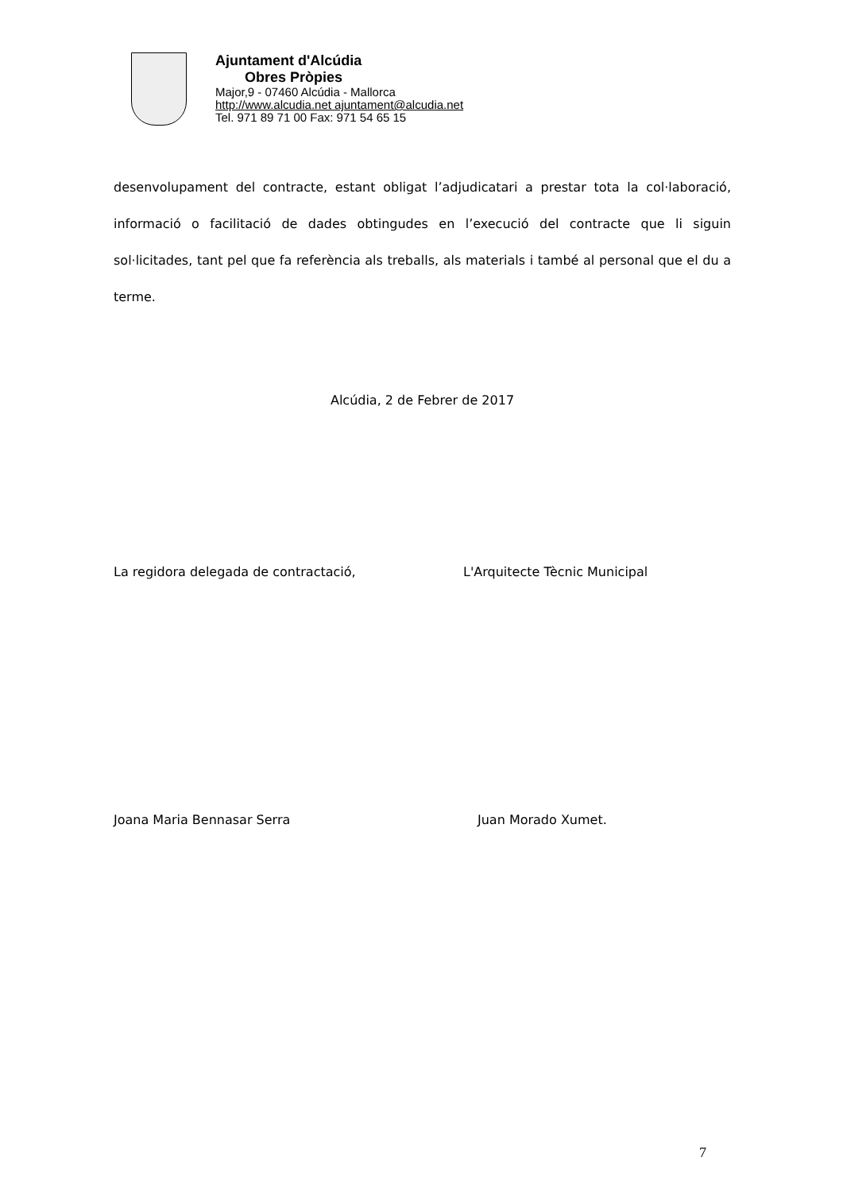Ajuntament d'Alcúdia
Obres Pròpies
Major,9 - 07460 Alcúdia - Mallorca
http://www.alcudia.net ajuntament@alcudia.net
Tel. 971 89 71 00 Fax: 971 54 65 15
desenvolupament del contracte, estant obligat l’adjudicatari a prestar tota la col·laboració, informació o facilitació de dades obtingudes en l’execució del contracte que li siguin sol·licitades, tant pel que fa referència als treballs, als materials i també al personal que el du a terme.
Alcúdia, 2 de Febrer de 2017
La regidora delegada de contractació, L'Arquitecte Tècnic Municipal
Joana Maria Bennasar Serra Juan Morado Xumet.
7